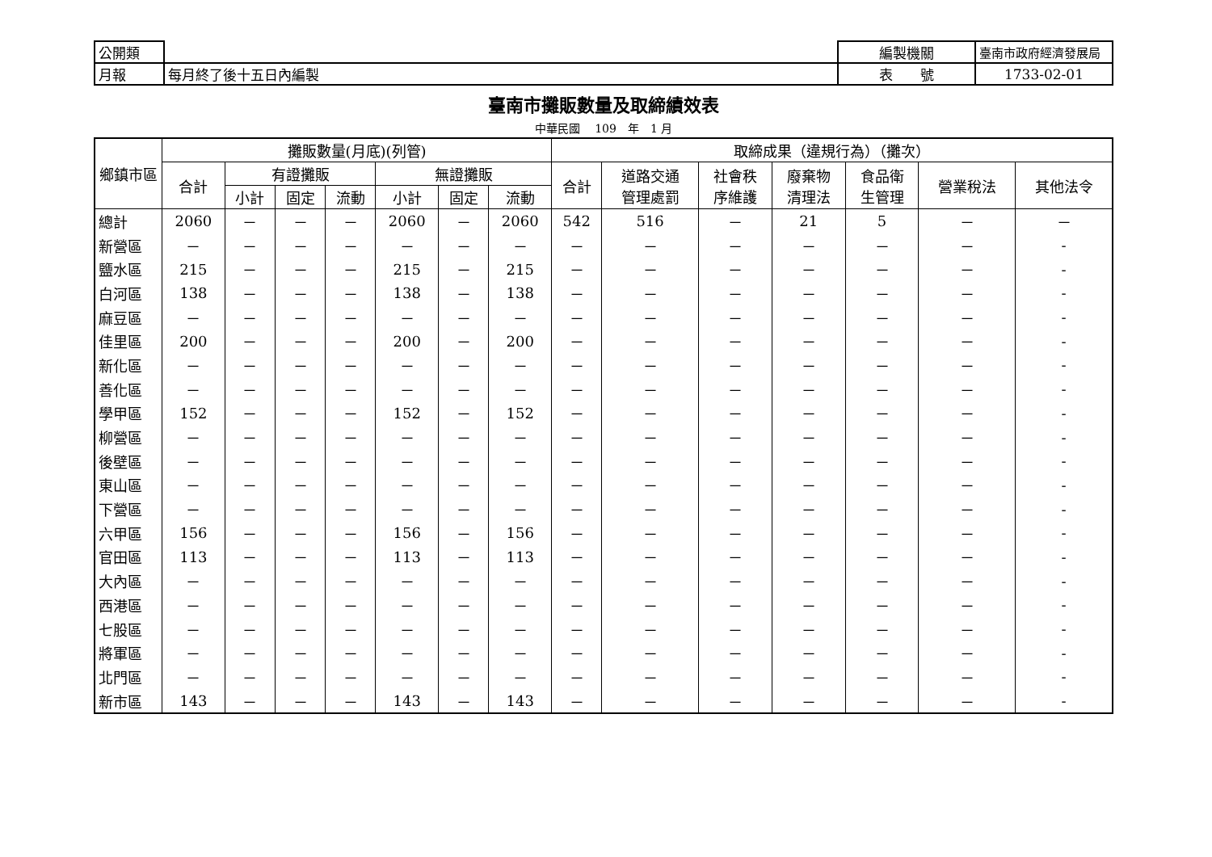| 公開類 | | 編製機關 | 臺南市政府經濟發展局 |
| 月報 | 每月終了後十五日內編製 | 表 號 | 1733-02-01 |
臺南市攤販數量及取締績效表
中華民國　 109　年　1 月
| 鄉鎮市區 | 攤販數量(月底)(列管) | | | | | | | 取締成果（違規行為）（攤次） | | | | | | |
| --- | --- | --- | --- | --- | --- | --- | --- | --- | --- | --- | --- | --- | --- | --- |
| | 合計 | 有證攤販 | | | 無證攤販 | | | 合計 | 道路交通 管理處罰 | 社會秩 序維護 | 廢棄物 清理法 | 食品衛 生管理 | 營業稅法 | 其他法令 |
| | | 小計 | 固定 | 流動 | 小計 | 固定 | 流動 | | | | | | | |
| 總計 | 2060 | － | － | － | 2060 | － | 2060 | 542 | 516 | － | 21 | 5 | － | － |
| 新營區 | － | － | － | － | － | － | － | － | － | － | － | － | － | - |
| 鹽水區 | 215 | － | － | － | 215 | － | 215 | － | － | － | － | － | － | - |
| 白河區 | 138 | － | － | － | 138 | － | 138 | － | － | － | － | － | － | - |
| 麻豆區 | － | － | － | － | － | － | － | － | － | － | － | － | － | - |
| 佳里區 | 200 | － | － | － | 200 | － | 200 | － | － | － | － | － | － | - |
| 新化區 | － | － | － | － | － | － | － | － | － | － | － | － | － | - |
| 善化區 | － | － | － | － | － | － | － | － | － | － | － | － | － | - |
| 學甲區 | 152 | － | － | － | 152 | － | 152 | － | － | － | － | － | － | - |
| 柳營區 | － | － | － | － | － | － | － | － | － | － | － | － | － | - |
| 後壁區 | － | － | － | － | － | － | － | － | － | － | － | － | － | - |
| 東山區 | － | － | － | － | － | － | － | － | － | － | － | － | － | - |
| 下營區 | － | － | － | － | － | － | － | － | － | － | － | － | － | - |
| 六甲區 | 156 | － | － | － | 156 | － | 156 | － | － | － | － | － | － | - |
| 官田區 | 113 | － | － | － | 113 | － | 113 | － | － | － | － | － | － | - |
| 大內區 | － | － | － | － | － | － | － | － | － | － | － | － | － | - |
| 西港區 | － | － | － | － | － | － | － | － | － | － | － | － | － | - |
| 七股區 | － | － | － | － | － | － | － | － | － | － | － | － | － | - |
| 將軍區 | － | － | － | － | － | － | － | － | － | － | － | － | － | - |
| 北門區 | － | － | － | － | － | － | － | － | － | － | － | － | － | - |
| 新市區 | 143 | － | － | － | 143 | － | 143 | － | － | － | － | － | － | - |